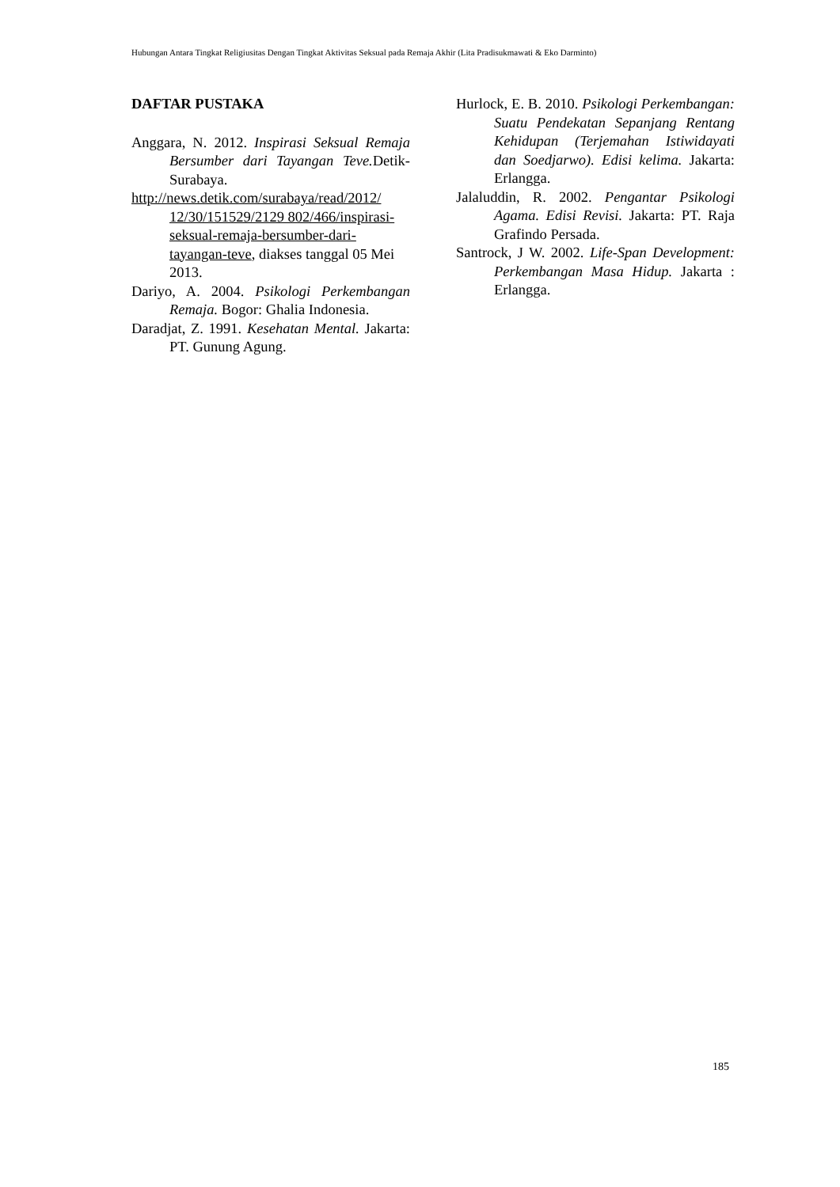Hubungan Antara Tingkat Religiusitas Dengan Tingkat Aktivitas Seksual pada Remaja Akhir (Lita Pradisukmawati & Eko Darminto)
DAFTAR PUSTAKA
Anggara, N. 2012. Inspirasi Seksual Remaja Bersumber dari Tayangan Teve. Detik-Surabaya.
http://news.detik.com/surabaya/read/2012/ 12/30/151529/2129 802/466/inspirasi-seksual-remaja-bersumber-dari-tayangan-teve, diakses tanggal 05 Mei 2013.
Dariyo, A. 2004. Psikologi Perkembangan Remaja. Bogor: Ghalia Indonesia.
Daradjat, Z. 1991. Kesehatan Mental. Jakarta: PT. Gunung Agung.
Hurlock, E. B. 2010. Psikologi Perkembangan: Suatu Pendekatan Sepanjang Rentang Kehidupan (Terjemahan Istiwidayati dan Soedjarwo). Edisi kelima. Jakarta: Erlangga.
Jalaluddin, R. 2002. Pengantar Psikologi Agama. Edisi Revisi. Jakarta: PT. Raja Grafindo Persada.
Santrock, J W. 2002. Life-Span Development: Perkembangan Masa Hidup. Jakarta : Erlangga.
185